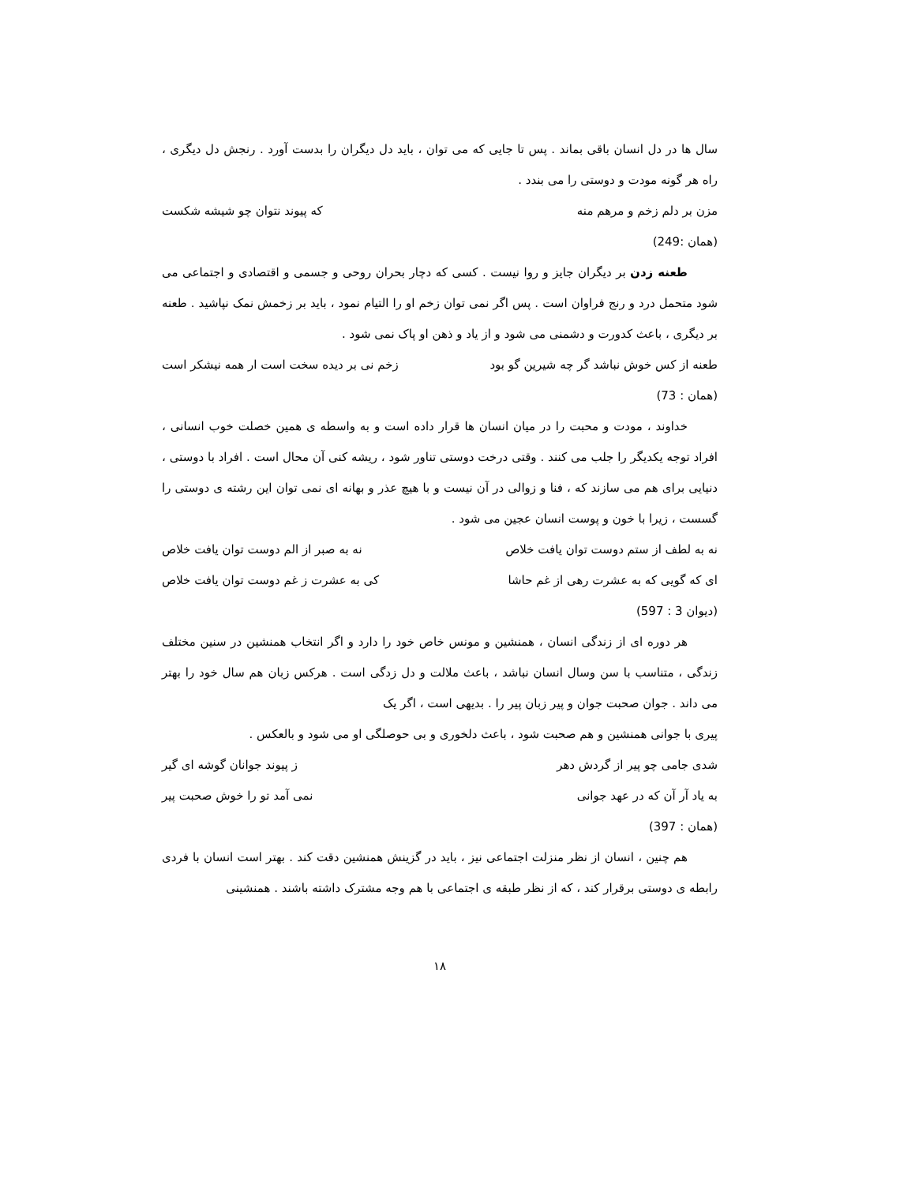سال ها در دل انسان باقی بماند . پس تا جایی که می توان ، باید دل دیگران را بدست آورد . رنجش دل دیگری ، راه هر گونه مودت و دوستی را می بندد .
مزن بر دلم زخم و مرهم منه که پیوند نتوان چو شیشه شکست
(همان :249)
طعنه زدن بر دیگران جایز و روا نیست . کسی که دچار بحران روحی و جسمی و اقتصادی و اجتماعی می شود متحمل درد و رنج فراوان است . پس اگر نمی توان زخم او را التیام نمود ، باید بر زخمش نمک نپاشید . طعنه بر دیگری ، باعث کدورت و دشمنی می شود و از یاد و ذهن او پاک نمی شود .
طعنه از کس خوش نباشد گر چه شیرین گو بود زخم نی بر دیده سخت است ار همه نیشکر است
(همان : 73)
خداوند ، مودت و محبت را در میان انسان ها قرار داده است و به واسطه ی همین خصلت خوب انسانی ، افراد توجه یکدیگر را جلب می کنند . وقتی درخت دوستی تناور شود ، ریشه کنی آن محال است . افراد با دوستی ، دنیایی برای هم می سازند که ، فنا و زوالی در آن نیست و با هیچ عذر و بهانه ای نمی توان این رشته ی دوستی را گسست ، زیرا با خون و پوست انسان عجین می شود .
نه به لطف از ستم دوست توان یافت خلاص نه به صبر از الم دوست توان یافت خلاص
ای که گویی که به عشرت رهی از غم حاشا کی به عشرت ز غم دوست توان یافت خلاص
(دیوان 3 : 597)
هر دوره ای از زندگی انسان ، همنشین و مونس خاص خود را دارد و اگر انتخاب همنشین در سنین مختلف زندگی ، متناسب با سن وسال انسان نباشد ، باعث ملالت و دل زدگی است . هرکس زبان هم سال خود را بهتر می داند . جوان صحبت جوان و پیر زبان پیر را . بدیهی است ، اگر یک
پیری با جوانی همنشین و هم صحبت شود ، باعث دلخوری و بی حوصلگی او می شود و بالعکس .
شدی جامی چو پیر از گردش دهر ز پیوند جوانان گوشه ای گیر
به یاد آر آن که در عهد جوانی نمی آمد تو را خوش صحبت پیر
(همان : 397)
هم چنین ، انسان از نظر منزلت اجتماعی نیز ، باید در گزینش همنشین دقت کند . بهتر است انسان با فردی رابطه ی دوستی برقرار کند ، که از نظر طبقه ی اجتماعی با هم وجه مشترک داشته باشند . همنشینی
۱۸